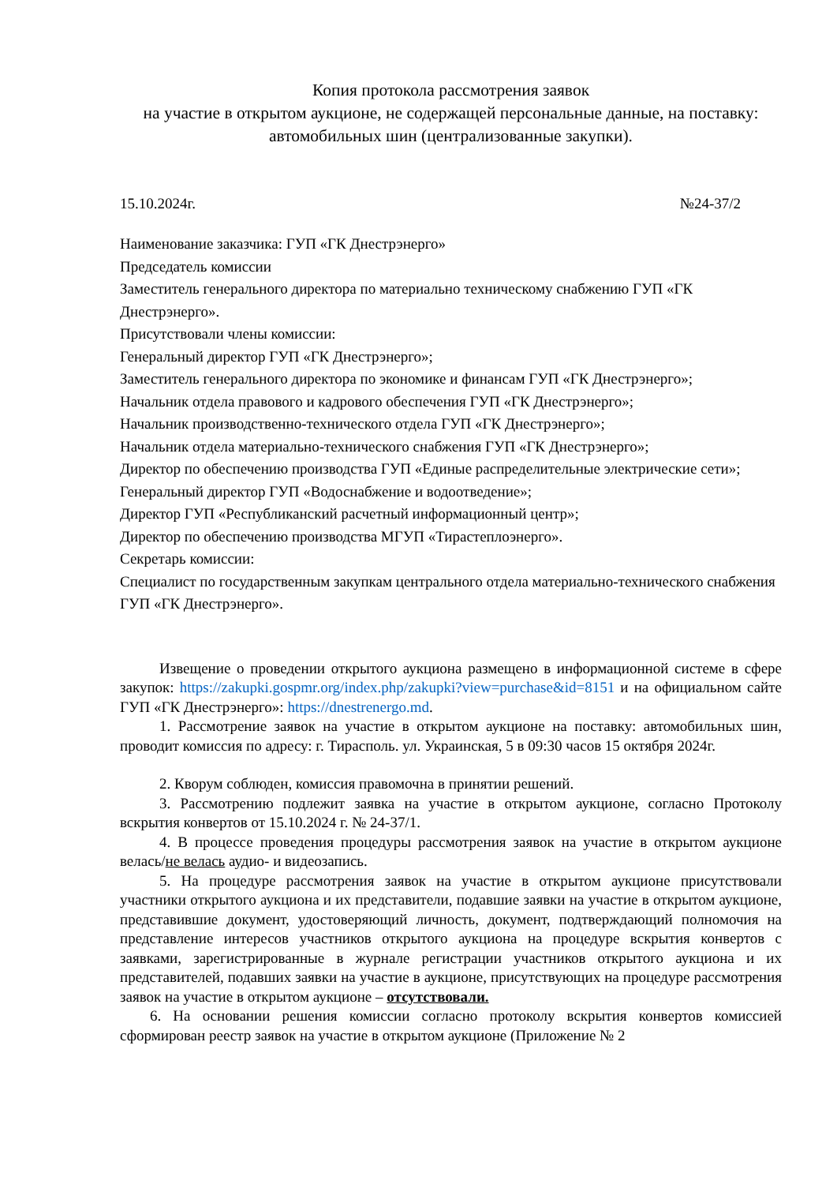Копия протокола рассмотрения заявок
на участие в открытом аукционе, не содержащей персональные данные, на поставку: автомобильных шин (централизованные закупки).
15.10.2024г. №24-37/2
Наименование заказчика: ГУП «ГК Днестрэнерго»
Председатель комиссии
Заместитель генерального директора по материально техническому снабжению ГУП «ГК Днестрэнерго».
Присутствовали члены комиссии:
Генеральный директор ГУП «ГК Днестрэнерго»;
Заместитель генерального директора по экономике и финансам ГУП «ГК Днестрэнерго»;
Начальник отдела правового и кадрового обеспечения ГУП «ГК Днестрэнерго»;
Начальник производственно-технического отдела ГУП «ГК Днестрэнерго»;
Начальник отдела материально-технического снабжения ГУП «ГК Днестрэнерго»;
Директор по обеспечению производства ГУП «Единые распределительные электрические сети»;
Генеральный директор ГУП «Водоснабжение и водоотведение»;
Директор ГУП «Республиканский расчетный информационный центр»;
Директор по обеспечению производства МГУП «Тирастеплоэнерго».
Секретарь комиссии:
Специалист по государственным закупкам центрального отдела материально-технического снабжения ГУП «ГК Днестрэнерго».
Извещение о проведении открытого аукциона размещено в информационной системе в сфере закупок: https://zakupki.gospmr.org/index.php/zakupki?view=purchase&id=8151 и на официальном сайте ГУП «ГК Днестрэнерго»: https://dnestrenergo.md.
1. Рассмотрение заявок на участие в открытом аукционе на поставку: автомобильных шин, проводит комиссия по адресу: г. Тирасполь. ул. Украинская, 5 в 09:30 часов 15 октября 2024г.
2. Кворум соблюден, комиссия правомочна в принятии решений.
3. Рассмотрению подлежит заявка на участие в открытом аукционе, согласно Протоколу вскрытия конвертов от 15.10.2024 г. № 24-37/1.
4. В процессе проведения процедуры рассмотрения заявок на участие в открытом аукционе велась/не велась аудио- и видеозапись.
5. На процедуре рассмотрения заявок на участие в открытом аукционе присутствовали участники открытого аукциона и их представители, подавшие заявки на участие в открытом аукционе, представившие документ, удостоверяющий личность, документ, подтверждающий полномочия на представление интересов участников открытого аукциона на процедуре вскрытия конвертов с заявками, зарегистрированные в журнале регистрации участников открытого аукциона и их представителей, подавших заявки на участие в аукционе, присутствующих на процедуре рассмотрения заявок на участие в открытом аукционе – отсутствовали.
6. На основании решения комиссии согласно протоколу вскрытия конвертов комиссией сформирован реестр заявок на участие в открытом аукционе (Приложение № 2